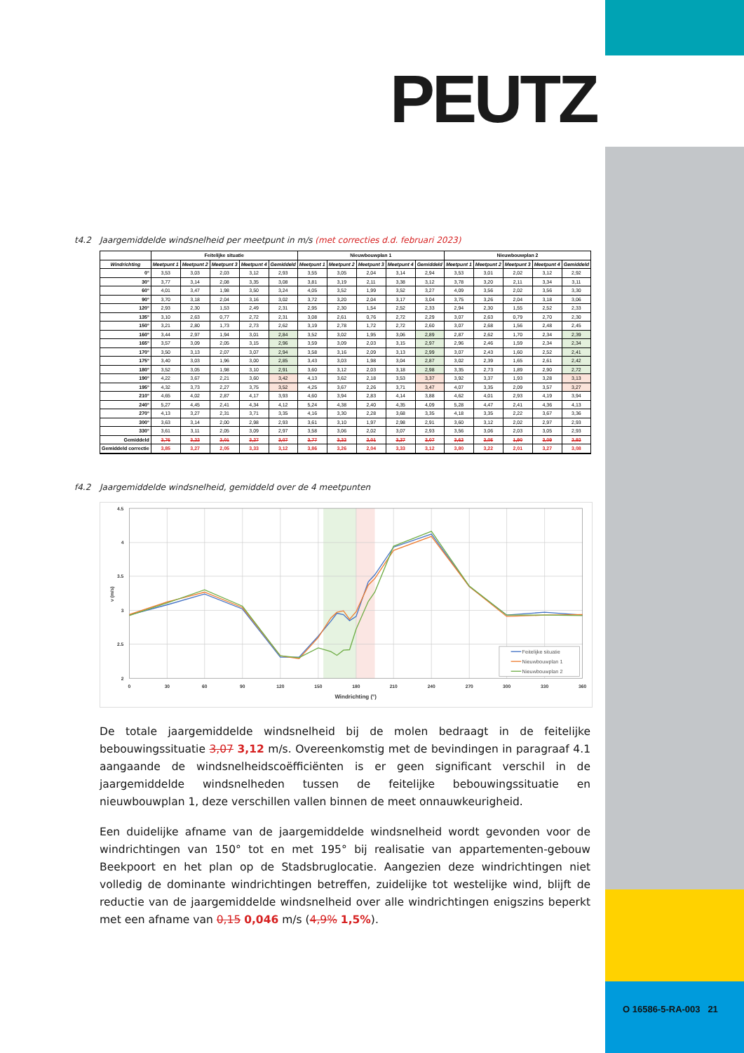PEUTZ
t4.2 Jaargemiddelde windsnelheid per meetpunt in m/s (met correcties d.d. februari 2023)
| | Feitelijke situatie | | | | | Nieuwbouwplan 1 | | | | | Nieuwbouwplan 2 | | | | |
| --- | --- | --- | --- | --- | --- | --- | --- | --- | --- | --- | --- | --- | --- | --- | --- |
| Windrichting | Meetpunt 1 | Meetpunt 2 | Meetpunt 3 | Meetpunt 4 | Gemiddeld | Meetpunt 1 | Meetpunt 2 | Meetpunt 3 | Meetpunt 4 | Gemiddeld | Meetpunt 1 | Meetpunt 2 | Meetpunt 3 | Meetpunt 4 | Gemiddeld |
| 0° | 3,53 | 3,03 | 2,03 | 3,12 | 2,93 | 3,55 | 3,05 | 2,04 | 3,14 | 2,94 | 3,53 | 3,01 | 2,02 | 3,12 | 2,92 |
| 30° | 3,77 | 3,14 | 2,08 | 3,35 | 3,08 | 3,81 | 3,19 | 2,11 | 3,38 | 3,12 | 3,78 | 3,20 | 2,11 | 3,34 | 3,11 |
| 60° | 4,01 | 3,47 | 1,98 | 3,50 | 3,24 | 4,05 | 3,52 | 1,99 | 3,52 | 3,27 | 4,09 | 3,56 | 2,02 | 3,56 | 3,30 |
| 90° | 3,70 | 3,18 | 2,04 | 3,16 | 3,02 | 3,72 | 3,20 | 2,04 | 3,17 | 3,04 | 3,75 | 3,26 | 2,04 | 3,18 | 3,06 |
| 120° | 2,93 | 2,30 | 1,53 | 2,49 | 2,31 | 2,95 | 2,30 | 1,54 | 2,52 | 2,33 | 2,94 | 2,30 | 1,55 | 2,52 | 2,33 |
| 135° | 3,10 | 2,63 | 0,77 | 2,72 | 2,31 | 3,08 | 2,61 | 0,76 | 2,72 | 2,29 | 3,07 | 2,63 | 0,79 | 2,70 | 2,30 |
| 150° | 3,21 | 2,80 | 1,73 | 2,73 | 2,62 | 3,19 | 2,78 | 1,72 | 2,72 | 2,60 | 3,07 | 2,68 | 1,56 | 2,48 | 2,45 |
| 160° | 3,44 | 2,97 | 1,94 | 3,01 | 2,84 | 3,52 | 3,02 | 1,95 | 3,06 | 2,89 | 2,87 | 2,62 | 1,70 | 2,34 | 2,39 |
| 165° | 3,57 | 3,09 | 2,05 | 3,15 | 2,96 | 3,59 | 3,09 | 2,03 | 3,15 | 2,97 | 2,96 | 2,46 | 1,59 | 2,34 | 2,34 |
| 170° | 3,50 | 3,13 | 2,07 | 3,07 | 2,94 | 3,58 | 3,16 | 2,09 | 3,13 | 2,99 | 3,07 | 2,43 | 1,60 | 2,52 | 2,41 |
| 175° | 3,40 | 3,03 | 1,96 | 3,00 | 2,85 | 3,43 | 3,03 | 1,98 | 3,04 | 2,87 | 3,02 | 2,39 | 1,65 | 2,61 | 2,42 |
| 180° | 3,52 | 3,05 | 1,98 | 3,10 | 2,91 | 3,60 | 3,12 | 2,03 | 3,18 | 2,98 | 3,35 | 2,73 | 1,89 | 2,90 | 2,72 |
| 190° | 4,22 | 3,67 | 2,21 | 3,60 | 3,42 | 4,13 | 3,62 | 2,18 | 3,53 | 3,37 | 3,92 | 3,37 | 1,93 | 3,28 | 3,13 |
| 195° | 4,32 | 3,73 | 2,27 | 3,75 | 3,52 | 4,25 | 3,67 | 2,26 | 3,71 | 3,47 | 4,07 | 3,35 | 2,09 | 3,57 | 3,27 |
| 210° | 4,65 | 4,02 | 2,87 | 4,17 | 3,93 | 4,60 | 3,94 | 2,83 | 4,14 | 3,88 | 4,62 | 4,01 | 2,93 | 4,19 | 3,94 |
| 240° | 5,27 | 4,45 | 2,41 | 4,34 | 4,12 | 5,24 | 4,38 | 2,40 | 4,35 | 4,09 | 5,28 | 4,47 | 2,41 | 4,36 | 4,13 |
| 270° | 4,13 | 3,27 | 2,31 | 3,71 | 3,35 | 4,16 | 3,30 | 2,28 | 3,68 | 3,35 | 4,18 | 3,35 | 2,22 | 3,67 | 3,36 |
| 300° | 3,63 | 3,14 | 2,00 | 2,98 | 2,93 | 3,61 | 3,10 | 1,97 | 2,98 | 2,91 | 3,60 | 3,12 | 2,02 | 2,97 | 2,93 |
| 330° | 3,61 | 3,11 | 2,05 | 3,09 | 2,97 | 3,58 | 3,06 | 2,02 | 3,07 | 2,93 | 3,56 | 3,06 | 2,03 | 3,05 | 2,93 |
| Gemiddeld | 3,76 | 3,22 | 2,01 | 3,27 | 3,07 | 3,77 | 3,22 | 2,01 | 3,27 | 3,07 | 3,62 | 3,05 | 1,90 | 3,09 | 2,92 |
| Gemiddeld correctie | 3,85 | 3,27 | 2,05 | 3,33 | 3,12 | 3,86 | 3,26 | 2,04 | 3,33 | 3,12 | 3,80 | 3,22 | 2,01 | 3,27 | 3,08 |
f4.2 Jaargemiddelde windsnelheid, gemiddeld over de 4 meetpunten
4.5
4
3.5
3
2.5
2
0
30
60
90
120
150
180
210
240
270
300
330
360
Windrichting (°)
v (m/s)
Feitelijke situatie
Nieuwbouwplan 1
Nieuwbouwplan 2
De totale jaargemiddelde windsnelheid bij de molen bedraagt in de feitelijke bebouwingssituatie 3,07 3,12 m/s. Overeenkomstig met de bevindingen in paragraaf 4.1 aangaande de windsnelheidscoëfficiënten is er geen significant verschil in de jaargemiddelde windsnelheden tussen de feitelijke bebouwingssituatie en nieuwbouwplan 1, deze verschillen vallen binnen de meet onnauwkeurigheid.
Een duidelijke afname van de jaargemiddelde windsnelheid wordt gevonden voor de windrichtingen van 150° tot en met 195° bij realisatie van appartementen-gebouw Beekpoort en het plan op de Stadsbruglocatie. Aangezien deze windrichtingen niet volledig de dominante windrichtingen betreffen, zuidelijke tot westelijke wind, blijft de reductie van de jaargemiddelde windsnelheid over alle windrichtingen enigszins beperkt met een afname van 0,15 0,046 m/s (4,9% 1,5%).
O 16586-5-RA-003 21